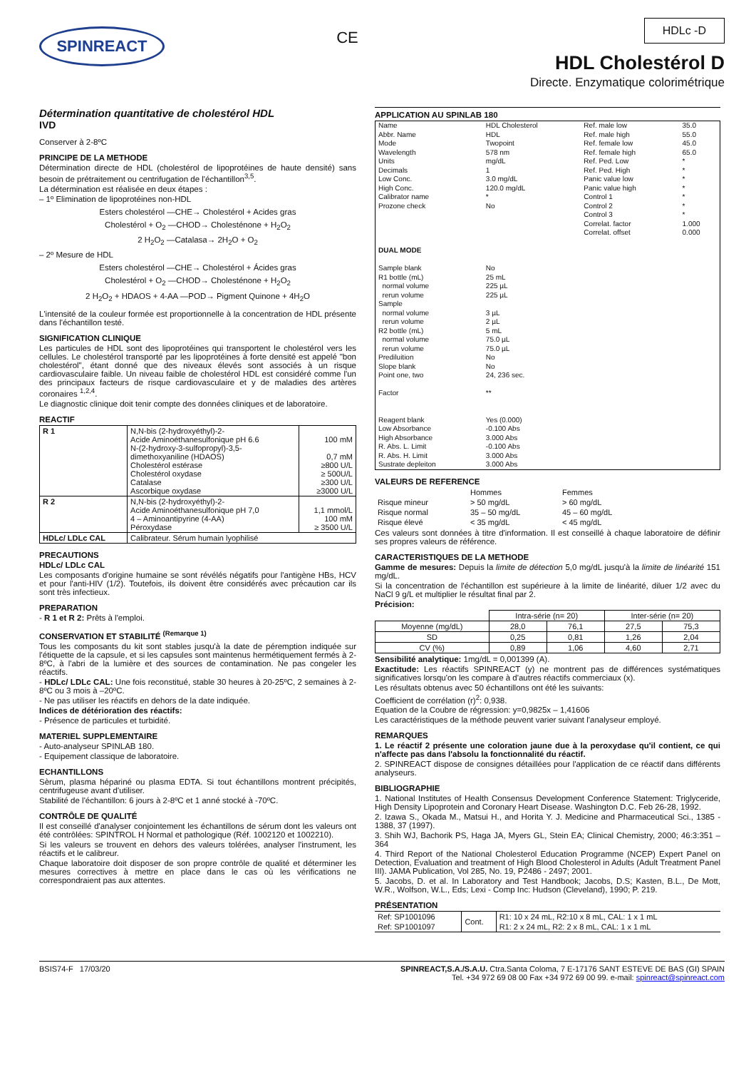SPINREACT
CE
HDLc -D
HDL Cholestérol D
Directe. Enzymatique colorimétrique
Détermination quantitative de cholestérol HDL
IVD
Conserver à 2-8ºC
PRINCIPE DE LA METHODE
Détermination directe de HDL (cholestérol de lipoprotéines de haute densité) sans besoin de prétraitement ou centrifugation de l'échantillon<sup>3,5</sup>.
La détermination est réalisée en deux étapes :
– 1º Elimination de lipoprotéines non-HDL
Esters cholestérol —CHE→ Cholestérol + Acides gras
Cholestérol + O<sub>2</sub> —CHOD→ Cholesténone + H<sub>2</sub>O<sub>2</sub>
2 H<sub>2</sub>O<sub>2</sub> —Catalasa→ 2H<sub>2</sub>O + O<sub>2</sub>
– 2º Mesure de HDL
Esters cholestérol —CHE→ Cholestérol + Ácides gras
Cholestérol + O<sub>2</sub> —CHOD→ Cholesténone + H<sub>2</sub>O<sub>2</sub>
2 H<sub>2</sub>O<sub>2</sub> + HDAOS + 4-AA —POD→ Pigment Quinone + 4H<sub>2</sub>O
L'intensité de la couleur formée est proportionnelle à la concentration de HDL présente dans l'échantillon testé.
SIGNIFICATION CLINIQUE
Les particules de HDL sont des lipoprotéines qui transportent le cholestérol vers les cellules. Le cholestérol transporté par les lipoprotéines à forte densité est appelé "bon cholestérol", étant donné que des niveaux élevés sont associés à un risque cardiovasculaire faible. Un niveau faible de cholestérol HDL est considéré comme l'un des principaux facteurs de risque cardiovasculaire et y de maladies des artères coronaires <sup>1,2,4</sup>.
Le diagnostic clinique doit tenir compte des données cliniques et de laboratoire.
REACTIF
| R 1 | N,N-bis (2-hydroxyéthyl)-2- Acide Aminoéthanesulfonique pH 6.6 N-(2-hydroxy-3-sulfopropyl)-3,5- dimethoxyaniline (HDAOS) Cholestérol estérase Cholestérol oxydase Catalase Ascorbique oxydase | 100 mM 0,7 mM ≥800 U/L ≥ 500U/L ≥300 U/L ≥3000 U/L |
| R 2 | N,N-bis (2-hydroxyéthyl)-2- Acide Aminoéthanesulfonique pH 7,0 4 – Aminoantipyrine (4-AA) Péroxydase | 1,1 mmol/L 100 mM ≥ 3500 U/L |
| HDLc/ LDLc CAL | Calibrateur. Sérum humain lyophilisé | |
PRECAUTIONS
HDLc/ LDLc CAL
Les composants d'origine humaine se sont révélés négatifs pour l'antigène HBs, HCV et pour l'anti-HIV (1/2). Toutefois, ils doivent être considérés avec précaution car ils sont très infectieux.
PREPARATION
- R 1 et R 2: Prêts à l'emploi.
CONSERVATION ET STABILITÉ <sup>(Remarque 1)</sup>
Tous les composants du kit sont stables jusqu'à la date de péremption indiquée sur l'étiquette de la capsule, et si les capsules sont maintenus hermétiquement fermés à 2-8ºC, à l'abri de la lumière et des sources de contamination. Ne pas congeler les réactifs.
- HDLc/ LDLc CAL: Une fois reconstitué, stable 30 heures à 20-25ºC, 2 semaines à 2-8ºC ou 3 mois à –20ºC.
- Ne pas utiliser les réactifs en dehors de la date indiquée.
Indices de détérioration des réactifs:
- Présence de particules et turbidité.
MATERIEL SUPPLEMENTAIRE
- Auto-analyseur SPINLAB 180.
- Equipement classique de laboratoire.
ECHANTILLONS
Sèrum, plasma hépariné ou plasma EDTA. Si tout échantillons montrent précipités, centrifugeuse avant d'utiliser.
Stabilité de l'échantillon: 6 jours à 2-8ºC et 1 anné stocké à -70ºC.
CONTRÔLE DE QUALITÉ
Il est conseillé d'analyser conjointement les échantillons de sérum dont les valeurs ont été contrôlées: SPINTROL H Normal et pathologique (Réf. 1002120 et 1002210).
Si les valeurs se trouvent en dehors des valeurs tolérées, analyser l'instrument, les réactifs et le calibreur.
Chaque laboratoire doit disposer de son propre contrôle de qualité et déterminer les mesures correctives à mettre en place dans le cas où les vérifications ne correspondraient pas aux attentes.
APPLICATION AU SPINLAB 180
| Name Abbr. Name Mode Wavelength Units Decimals Low Conc. High Conc. Calibrator name Prozone check | HDL Cholesterol HDL Twopoint 578 nm mg/dL 1 3.0 mg/dL 120.0 mg/dL * No | Ref. male low Ref. male high Ref. female low Ref. female high Ref. Ped. Low Ref. Ped. High Panic value low Panic value high Control 1 Control 2 Control 3 Correlat. factor Correlat. offset | 35.0 55.0 45.0 65.0 * * * * * * * 1.000 0.000 |
| DUAL MODE | | | |
| Sample blank R1 bottle (mL) normal volume rerun volume Sample normal volume rerun volume R2 bottle (mL) normal volume rerun volume Prediluition Slope blank Point one, two Factor Reagent blank Low Absorbance High Absorbance R. Abs. L. Limit R. Abs. H. Limit Sustrate depleiton | No 25 mL 225 µL 225 µL 3 µL 2 µL 5 mL 75.0 µL 75.0 µL No No 24, 236 sec. ** Yes (0.000) -0.100 Abs 3.000 Abs -0.100 Abs 3.000 Abs 3.000 Abs | | |
VALEURS DE REFERENCE
| | Hommes | Femmes |
| Risque mineur | > 50 mg/dL | > 60 mg/dL |
| Risque normal | 35 – 50 mg/dL | 45 – 60 mg/dL |
| Risque élevé | < 35 mg/dL | < 45 mg/dL |
Ces valeurs sont données à titre d'information. Il est conseillé à chaque laboratoire de définir ses propres valeurs de référence.
CARACTERISTIQUES DE LA METHODE
Gamme de mesures: Depuis la limite de détection 5,0 mg/dL jusqu'à la limite de linéarité 151 mg/dL.
Si la concentration de l'échantillon est supérieure à la limite de linéarité, diluer 1/2 avec du NaCl 9 g/L et multiplier le résultat final par 2.
Précision:
| | Intra-série (n= 20) | | Inter-série (n= 20) | |
| Moyenne (mg/dL) | 28,0 | 76,1 | 27,5 | 75,3 |
| SD | 0,25 | 0,81 | 1,26 | 2,04 |
| CV (%) | 0,89 | 1,06 | 4,60 | 2,71 |
Sensibilité analytique: 1mg/dL = 0,001399 (A).
Exactitude: Les réactifs SPINREACT (y) ne montrent pas de différences systématiques significatives lorsqu'on les compare à d'autres réactifs commerciaux (x).
Les résultats obtenus avec 50 échantillons ont été les suivants:
Coefficient de corrélation (r)<sup>2</sup>: 0,938.
Equation de la Coubre de régression: y=0,9825x – 1,41606
Les caractéristiques de la méthode peuvent varier suivant l'analyseur employé.
REMARQUES
1. Le réactif 2 présente une coloration jaune due à la peroxydase qu'il contient, ce qui n'affecte pas dans l'absolu la fonctionnalité du réactif.
2. SPINREACT dispose de consignes détaillées pour l'application de ce réactif dans différents analyseurs.
BIBLIOGRAPHIE
1. National Institutes of Health Consensus Development Conference Statement: Triglyceride, High Density Lipoprotein and Coronary Heart Disease. Washington D.C. Feb 26-28, 1992.
2. Izawa S., Okada M., Matsui H., and Horita Y. J. Medicine and Pharmaceutical Sci., 1385 - 1388, 37 (1997).
3. Shih WJ, Bachorik PS, Haga JA, Myers GL, Stein EA; Clinical Chemistry, 2000; 46:3:351 – 364
4. Third Report of the National Cholesterol Education Programme (NCEP) Expert Panel on Detection, Evaluation and treatment of High Blood Cholesterol in Adults (Adult Treatment Panel III). JAMA Publication, Vol 285, No. 19, P2486 - 2497; 2001.
5. Jacobs, D. et al. In Laboratory and Test Handbook; Jacobs, D.S; Kasten, B.L., De Mott, W.R., Wolfson, W.L., Eds; Lexi - Comp Inc: Hudson (Cleveland), 1990; P. 219.
PRÉSENTATION
| Ref: SP1001096 | Cont. | R1: 10 x 24 mL, R2:10 x 8 mL, CAL: 1 x 1 mL |
| Ref: SP1001097 | | R1: 2 x 24 mL, R2: 2 x 8 mL, CAL: 1 x 1 mL |
BSIS74-F 17/03/20 SPINREACT,S.A./S.A.U. Ctra.Santa Coloma, 7 E-17176 SANT ESTEVE DE BAS (GI) SPAIN
Tel. +34 972 69 08 00 Fax +34 972 69 00 99. e-mail: spinreact@spinreact.com